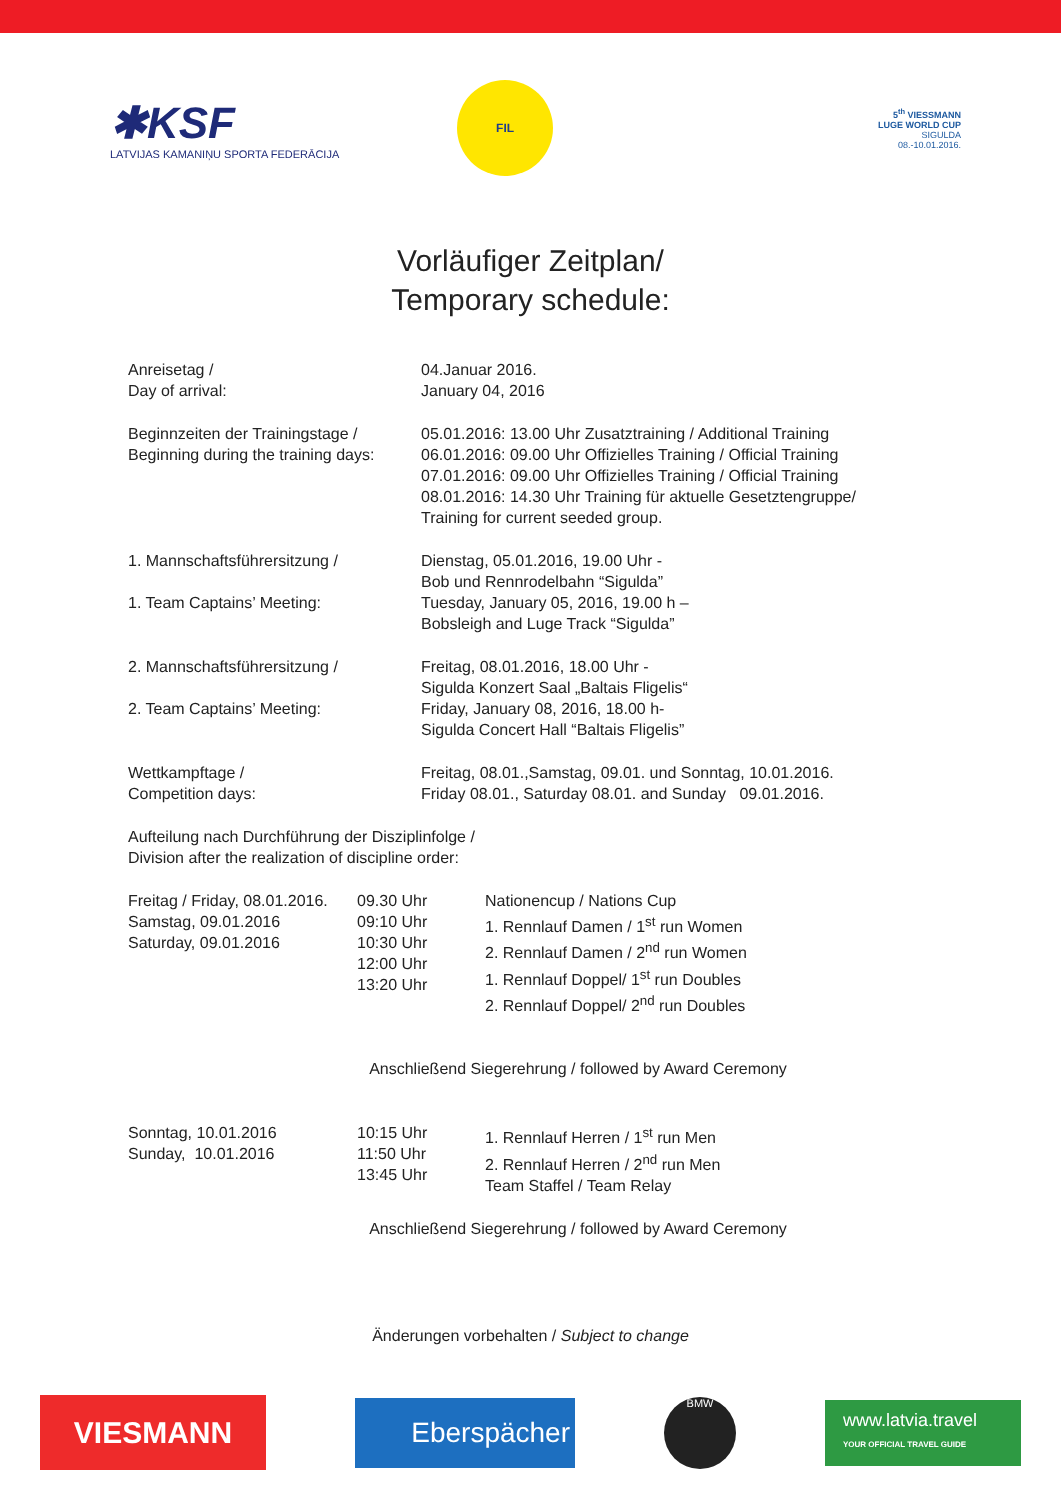✱KSF
LATVIJAS KAMANIŅU SPORTA FEDERĀCIJA
FIL
5<sup>th</sup> VIESSMANN
LUGE WORLD CUP
SIGULDA
08.-10.01.2016.
Vorläufiger Zeitplan/
Temporary schedule:
| Anreisetag / Day of arrival: | 04.Januar 2016. January 04, 2016 |
| Beginnzeiten der Trainingstage / Beginning during the training days: | 05.01.2016: 13.00 Uhr Zusatztraining / Additional Training 06.01.2016: 09.00 Uhr Offizielles Training / Official Training 07.01.2016: 09.00 Uhr Offizielles Training / Official Training 08.01.2016: 14.30 Uhr Training für aktuelle Gesetztengruppe/ Training for current seeded group. |
| 1. Mannschaftsführersitzung / 1. Team Captains’ Meeting: | Dienstag, 05.01.2016, 19.00 Uhr - Bob und Rennrodelbahn “Sigulda” Tuesday, January 05, 2016, 19.00 h – Bobsleigh and Luge Track “Sigulda” |
| 2. Mannschaftsführersitzung / 2. Team Captains’ Meeting: | Freitag, 08.01.2016, 18.00 Uhr - Sigulda Konzert Saal „Baltais Fligelis“ Friday, January 08, 2016, 18.00 h- Sigulda Concert Hall “Baltais Fligelis” |
| Wettkampftage / Competition days: | Freitag, 08.01.,Samstag, 09.01. und Sonntag, 10.01.2016. Friday 08.01., Saturday 08.01. and Sunday 09.01.2016. |
Aufteilung nach Durchführung der Disziplinfolge /
Division after the realization of discipline order:
| Freitag / Friday, 08.01.2016. Samstag, 09.01.2016 Saturday, 09.01.2016 | 09.30 Uhr 09:10 Uhr 10:30 Uhr 12:00 Uhr 13:20 Uhr | Nationencup / Nations Cup 1. Rennlauf Damen / 1<sup>st</sup> run Women 2. Rennlauf Damen / 2<sup>nd</sup> run Women 1. Rennlauf Doppel/ 1<sup>st</sup> run Doubles 2. Rennlauf Doppel/ 2<sup>nd</sup> run Doubles |
Anschließend Siegerehrung / followed by Award Ceremony
| Sonntag, 10.01.2016 Sunday, 10.01.2016 | 10:15 Uhr 11:50 Uhr 13:45 Uhr | 1. Rennlauf Herren / 1<sup>st</sup> run Men 2. Rennlauf Herren / 2<sup>nd</sup> run Men Team Staffel / Team Relay |
Anschließend Siegerehrung / followed by Award Ceremony
Änderungen vorbehalten / Subject to change
VIESMANN
Eberspächer
BMW
www.latvia.travel
YOUR OFFICIAL TRAVEL GUIDE